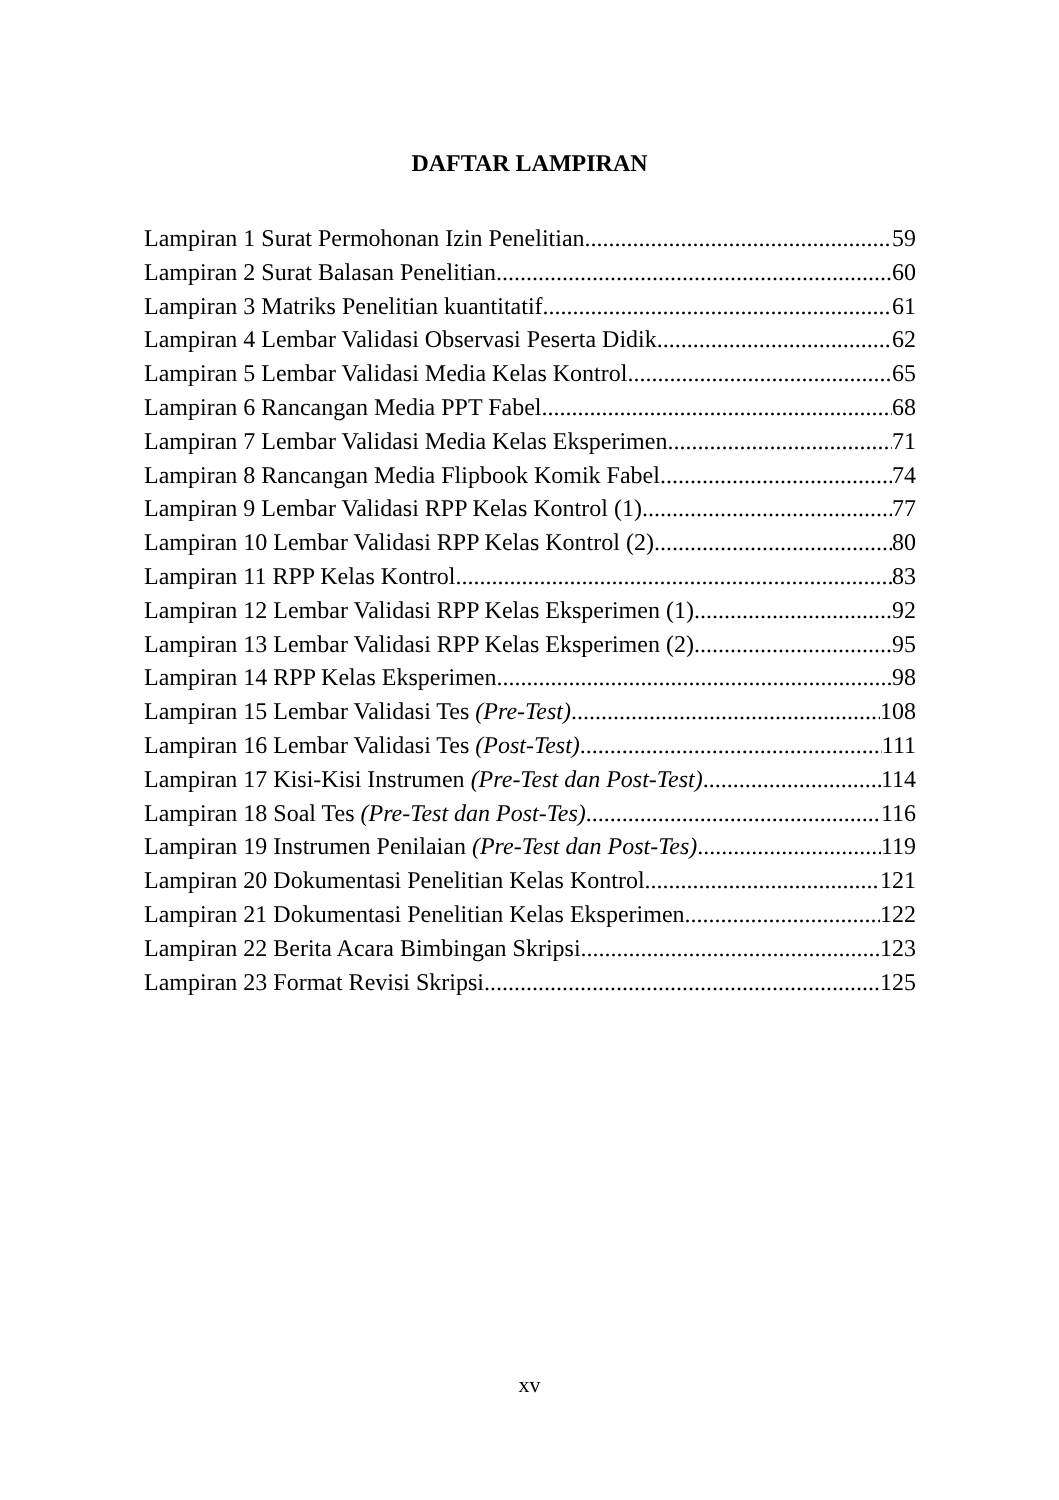DAFTAR LAMPIRAN
Lampiran 1 Surat Permohonan Izin Penelitian 59
Lampiran 2 Surat Balasan Penelitian 60
Lampiran 3 Matriks Penelitian kuantitatif 61
Lampiran 4 Lembar Validasi Observasi Peserta Didik 62
Lampiran 5 Lembar Validasi Media Kelas Kontrol 65
Lampiran 6 Rancangan Media PPT Fabel 68
Lampiran 7 Lembar Validasi Media Kelas Eksperimen 71
Lampiran 8 Rancangan Media Flipbook Komik Fabel 74
Lampiran 9 Lembar Validasi RPP Kelas Kontrol (1) 77
Lampiran 10 Lembar Validasi RPP Kelas Kontrol (2) 80
Lampiran 11 RPP Kelas Kontrol 83
Lampiran 12 Lembar Validasi RPP Kelas Eksperimen (1) 92
Lampiran 13 Lembar Validasi RPP Kelas Eksperimen (2) 95
Lampiran 14 RPP Kelas Eksperimen 98
Lampiran 15 Lembar Validasi Tes (Pre-Test) 108
Lampiran 16 Lembar Validasi Tes (Post-Test) 111
Lampiran 17 Kisi-Kisi Instrumen (Pre-Test dan Post-Test) 114
Lampiran 18 Soal Tes (Pre-Test dan Post-Tes) 116
Lampiran 19 Instrumen Penilaian (Pre-Test dan Post-Tes) 119
Lampiran 20 Dokumentasi Penelitian Kelas Kontrol 121
Lampiran 21 Dokumentasi Penelitian Kelas Eksperimen 122
Lampiran 22 Berita Acara Bimbingan Skripsi 123
Lampiran 23 Format Revisi Skripsi 125
xv